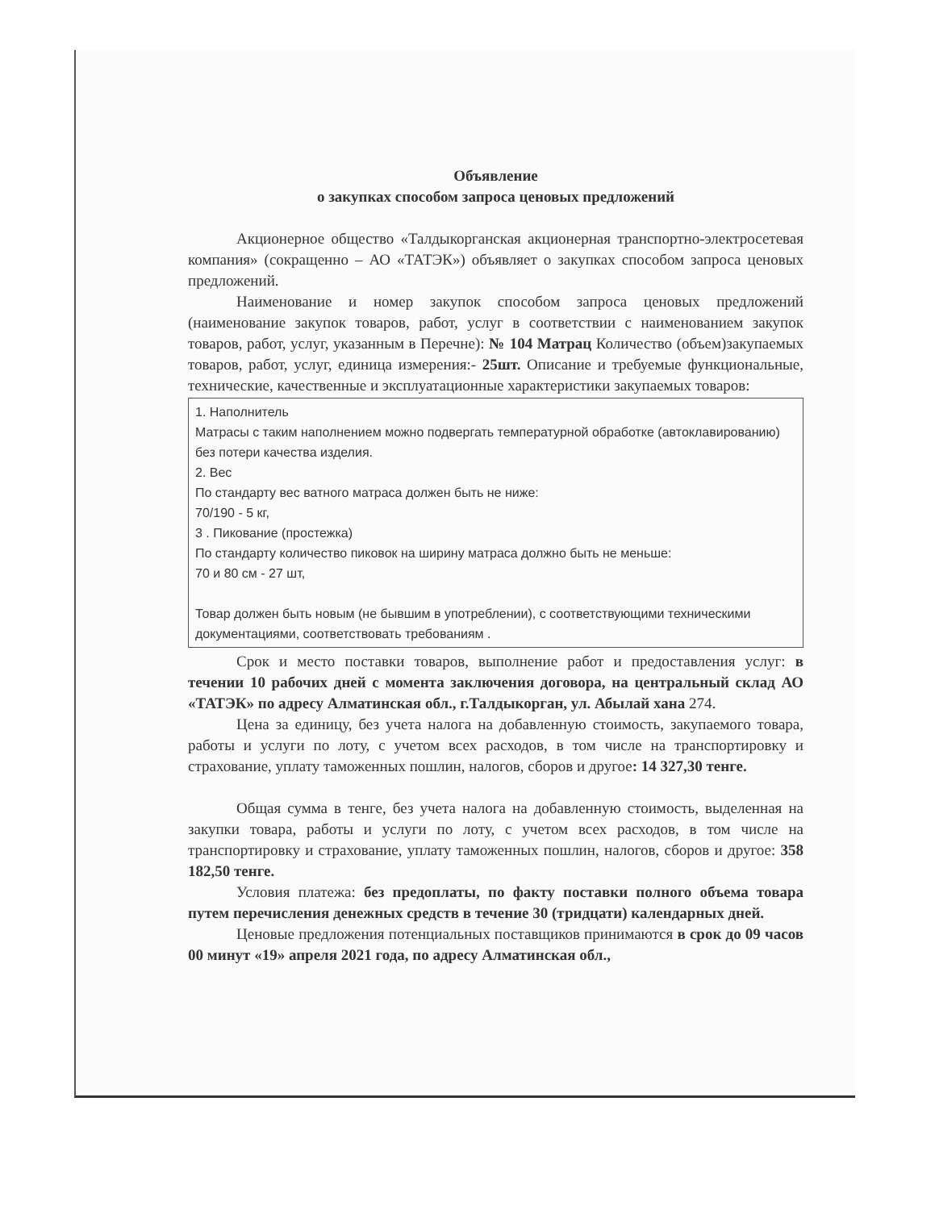Объявление
о закупках способом запроса ценовых предложений
Акционерное общество «Талдыкорганская акционерная транспортно-электросетевая компания» (сокращенно – АО «ТАТЭК») объявляет о закупках способом запроса ценовых предложений.
Наименование и номер закупок способом запроса ценовых предложений (наименование закупок товаров, работ, услуг в соответствии с наименованием закупок товаров, работ, услуг, указанным в Перечне): № 104 Матрац Количество (объем)закупаемых товаров, работ, услуг, единица измерения:- 25шт. Описание и требуемые функциональные, технические, качественные и эксплуатационные характеристики закупаемых товаров:
1. Наполнитель
Матрасы с таким наполнением можно подвергать температурной обработке (автоклавированию) без потери качества изделия.
2. Вес
По стандарту вес ватного матраса должен быть не ниже:
70/190 - 5 кг,
3 . Пикование (простежка)
По стандарту количество пиковок на ширину матраса должно быть не меньше:
70 и 80 см - 27 шт,
Товар должен быть новым (не бывшим в употреблении), с соответствующими техническими документациями, соответствовать требованиям .
Срок и место поставки товаров, выполнение работ и предоставления услуг: в течении 10 рабочих дней с момента заключения договора, на центральный склад АО «ТАТЭК» по адресу Алматинская обл., г.Талдыкорган, ул. Абылай хана 274.
Цена за единицу, без учета налога на добавленную стоимость, закупаемого товара, работы и услуги по лоту, с учетом всех расходов, в том числе на транспортировку и страхование, уплату таможенных пошлин, налогов, сборов и другое: 14 327,30 тенге.
Общая сумма в тенге, без учета налога на добавленную стоимость, выделенная на закупки товара, работы и услуги по лоту, с учетом всех расходов, в том числе на транспортировку и страхование, уплату таможенных пошлин, налогов, сборов и другое: 358 182,50 тенге.
Условия платежа: без предоплаты, по факту поставки полного объема товара путем перечисления денежных средств в течение 30 (тридцати) календарных дней.
Ценовые предложения потенциальных поставщиков принимаются в срок до 09 часов 00 минут «19» апреля 2021 года, по адресу Алматинская обл.,